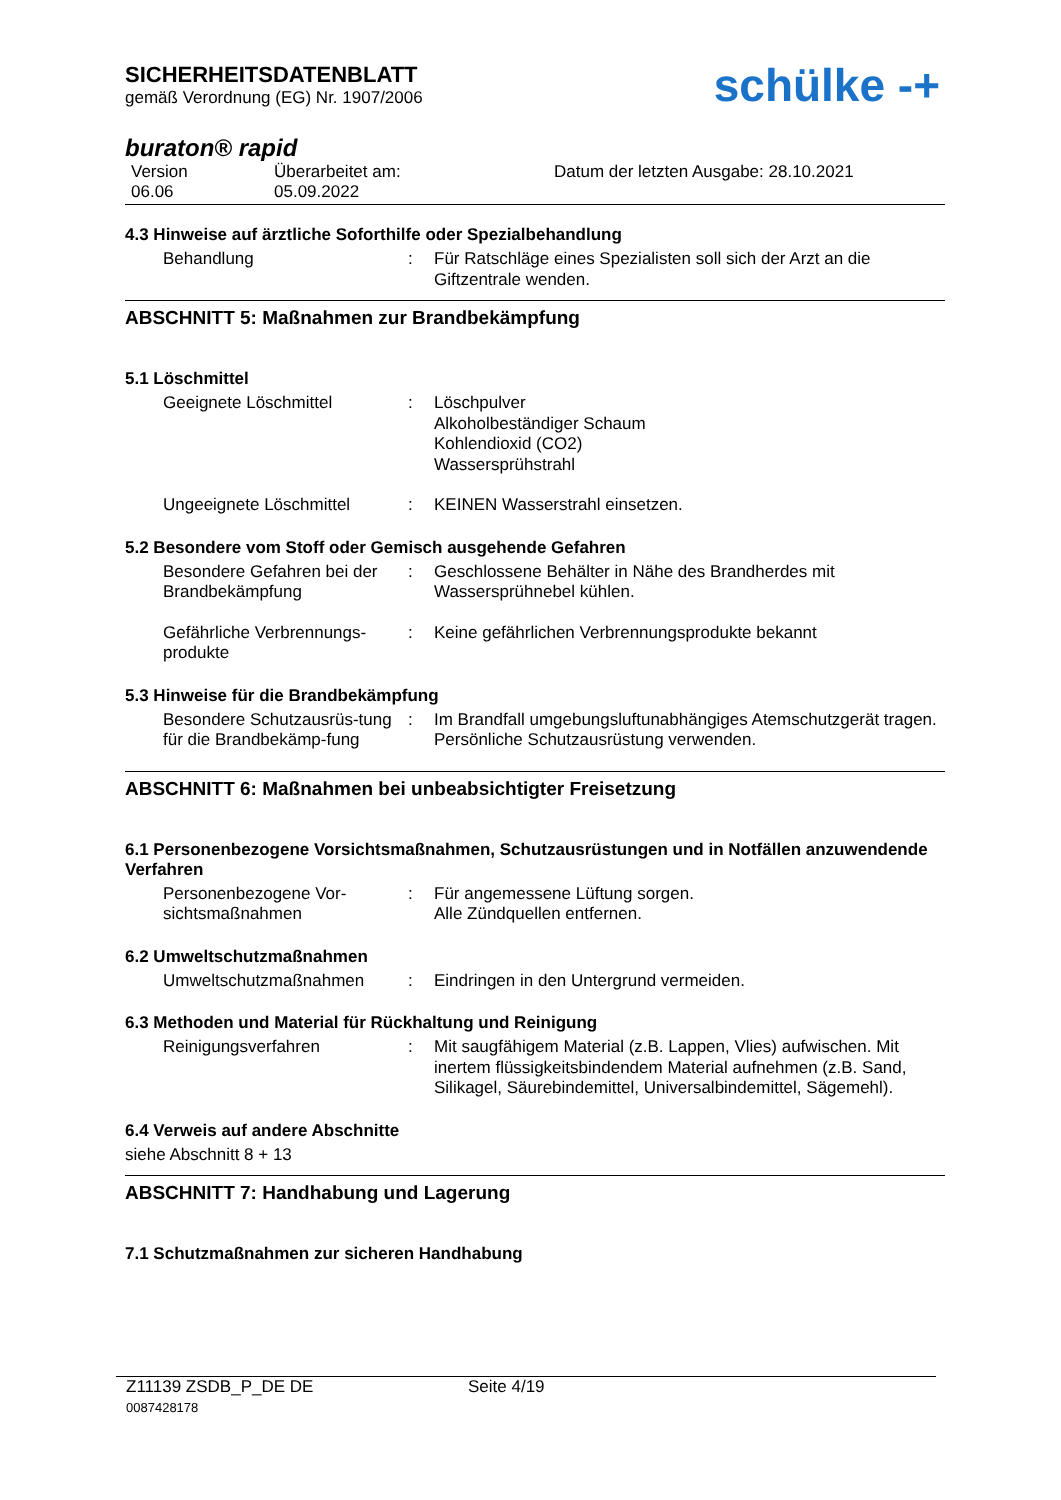SICHERHEITSDATENBLATT
gemäß Verordnung (EG) Nr. 1907/2006
schülke -+
buraton® rapid
Version
06.06
Überarbeitet am:
05.09.2022
Datum der letzten Ausgabe: 28.10.2021
4.3 Hinweise auf ärztliche Soforthilfe oder Spezialbehandlung
Behandlung : Für Ratschläge eines Spezialisten soll sich der Arzt an die Giftzentrale wenden.
ABSCHNITT 5: Maßnahmen zur Brandbekämpfung
5.1 Löschmittel
Geeignete Löschmittel : Löschpulver
Alkoholbeständiger Schaum
Kohlendioxid (CO2)
Wassersprühstrahl
Ungeeignete Löschmittel : KEINEN Wasserstrahl einsetzen.
5.2 Besondere vom Stoff oder Gemisch ausgehende Gefahren
Besondere Gefahren bei der Brandbekämpfung
: Geschlossene Behälter in Nähe des Brandherdes mit Wassersprühnebel kühlen.
Gefährliche Verbrennungs-produkte
: Keine gefährlichen Verbrennungsprodukte bekannt
5.3 Hinweise für die Brandbekämpfung
Besondere Schutzausrüs-tung für die Brandbekämp-fung
: Im Brandfall umgebungsluftunabhängiges Atemschutzgerät tragen. Persönliche Schutzausrüstung verwenden.
ABSCHNITT 6: Maßnahmen bei unbeabsichtigter Freisetzung
6.1 Personenbezogene Vorsichtsmaßnahmen, Schutzausrüstungen und in Notfällen anzuwendende Verfahren
Personenbezogene Vor-sichtsmaßnahmen
: Für angemessene Lüftung sorgen.
Alle Zündquellen entfernen.
6.2 Umweltschutzmaßnahmen
Umweltschutzmaßnahmen : Eindringen in den Untergrund vermeiden.
6.3 Methoden und Material für Rückhaltung und Reinigung
Reinigungsverfahren : Mit saugfähigem Material (z.B. Lappen, Vlies) aufwischen. Mit inertem flüssigkeitsbindendem Material aufnehmen (z.B. Sand, Silikagel, Säurebindemittel, Universalbindemittel, Sägemehl).
6.4 Verweis auf andere Abschnitte
siehe Abschnitt 8 + 13
ABSCHNITT 7: Handhabung und Lagerung
7.1 Schutzmaßnahmen zur sicheren Handhabung
Z11139 ZSDB_P_DE DE
0087428178
Seite 4/19